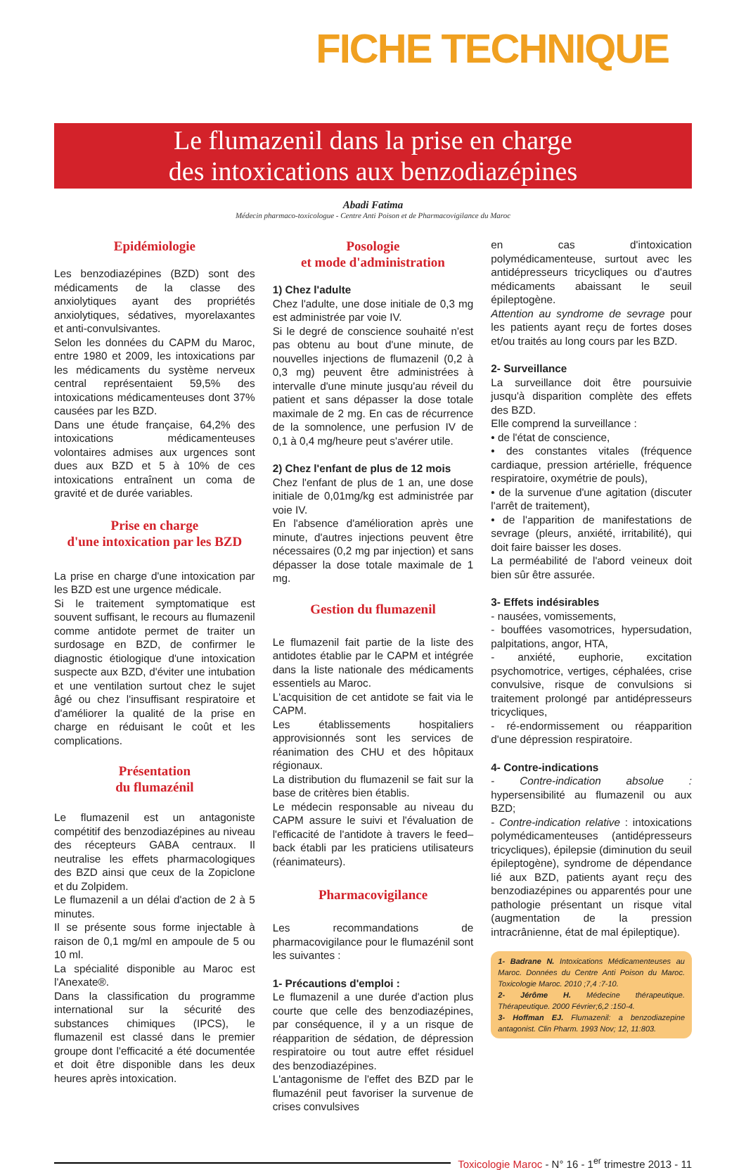FICHE TECHNIQUE
Le flumazenil dans la prise en charge
des intoxications aux benzodiazépines
Abadi Fatima
Médecin pharmaco-toxicologue - Centre Anti Poison et de Pharmacovigilance du Maroc
Epidémiologie
Les benzodiazépines (BZD) sont des médicaments de la classe des anxiolytiques ayant des propriétés anxiolytiques, sédatives, myorelaxantes et anti-convulsivantes.
Selon les données du CAPM du Maroc, entre 1980 et 2009, les intoxications par les médicaments du système nerveux central représentaient 59,5% des intoxications médicamenteuses dont 37% causées par les BZD.
Dans une étude française, 64,2% des intoxications médicamenteuses volontaires admises aux urgences sont dues aux BZD et 5 à 10% de ces intoxications entraînent un coma de gravité et de durée variables.
Prise en charge
d'une intoxication par les BZD
La prise en charge d'une intoxication par les BZD est une urgence médicale.
Si le traitement symptomatique est souvent suffisant, le recours au flumazenil comme antidote permet de traiter un surdosage en BZD, de confirmer le diagnostic étiologique d'une intoxication suspecte aux BZD, d'éviter une intubation et une ventilation surtout chez le sujet âgé ou chez l'insuffisant respiratoire et d'améliorer la qualité de la prise en charge en réduisant le coût et les complications.
Présentation
du flumazénil
Le flumazenil est un antagoniste compétitif des benzodiazépines au niveau des récepteurs GABA centraux. Il neutralise les effets pharmacologiques des BZD ainsi que ceux de la Zopiclone et du Zolpidem.
Le flumazenil a un délai d'action de 2 à 5 minutes.
Il se présente sous forme injectable à raison de 0,1 mg/ml en ampoule de 5 ou 10 ml.
La spécialité disponible au Maroc est l'Anexate®.
Dans la classification du programme international sur la sécurité des substances chimiques (IPCS), le flumazenil est classé dans le premier groupe dont l'efficacité a été documentée et doit être disponible dans les deux heures après intoxication.
Posologie
et mode d'administration
1) Chez l'adulte
Chez l'adulte, une dose initiale de 0,3 mg est administrée par voie IV.
Si le degré de conscience souhaité n'est pas obtenu au bout d'une minute, de nouvelles injections de flumazenil (0,2 à 0,3 mg) peuvent être administrées à intervalle d'une minute jusqu'au réveil du patient et sans dépasser la dose totale maximale de 2 mg. En cas de récurrence de la somnolence, une perfusion IV de 0,1 à 0,4 mg/heure peut s'avérer utile.
2) Chez l'enfant de plus de 12 mois
Chez l'enfant de plus de 1 an, une dose initiale de 0,01mg/kg est administrée par voie IV.
En l'absence d'amélioration après une minute, d'autres injections peuvent être nécessaires (0,2 mg par injection) et sans dépasser la dose totale maximale de 1 mg.
Gestion du flumazenil
Le flumazenil fait partie de la liste des antidotes établie par le CAPM et intégrée dans la liste nationale des médicaments essentiels au Maroc.
L'acquisition de cet antidote se fait via le CAPM.
Les établissements hospitaliers approvisionnés sont les services de réanimation des CHU et des hôpitaux régionaux.
La distribution du flumazenil se fait sur la base de critères bien établis.
Le médecin responsable au niveau du CAPM assure le suivi et l'évaluation de l'efficacité de l'antidote à travers le feed–back établi par les praticiens utilisateurs (réanimateurs).
Pharmacovigilance
Les recommandations de pharmacovigilance pour le flumazénil sont les suivantes :
1- Précautions d'emploi :
Le flumazenil a une durée d'action plus courte que celle des benzodiazépines, par conséquence, il y a un risque de réapparition de sédation, de dépression respiratoire ou tout autre effet résiduel des benzodiazépines.
L'antagonisme de l'effet des BZD par le flumazénil peut favoriser la survenue de crises convulsives
en cas d'intoxication polymédicamenteuse, surtout avec les antidépresseurs tricycliques ou d'autres médicaments abaissant le seuil épileptogène.
Attention au syndrome de sevrage pour les patients ayant reçu de fortes doses et/ou traités au long cours par les BZD.
2- Surveillance
La surveillance doit être poursuivie jusqu'à disparition complète des effets des BZD.
Elle comprend la surveillance :
• de l'état de conscience,
• des constantes vitales (fréquence cardiaque, pression artérielle, fréquence respiratoire, oxymétrie de pouls),
• de la survenue d'une agitation (discuter l'arrêt de traitement),
• de l'apparition de manifestations de sevrage (pleurs, anxiété, irritabilité), qui doit faire baisser les doses.
La perméabilité de l'abord veineux doit bien sûr être assurée.
3- Effets indésirables
- nausées, vomissements,
- bouffées vasomotrices, hypersudation, palpitations, angor, HTA,
- anxiété, euphorie, excitation psychomotrice, vertiges, céphalées, crise convulsive, risque de convulsions si traitement prolongé par antidépresseurs tricycliques,
- ré-endormissement ou réapparition d'une dépression respiratoire.
4- Contre-indications
- Contre-indication absolue : hypersensibilité au flumazenil ou aux BZD;
- Contre-indication relative : intoxications polymédicamenteuses (antidépresseurs tricycliques), épilepsie (diminution du seuil épileptogène), syndrome de dépendance lié aux BZD, patients ayant reçu des benzodiazépines ou apparentés pour une pathologie présentant un risque vital (augmentation de la pression intracrânienne, état de mal épileptique).
1- Badrane N. Intoxications Médicamenteuses au Maroc. Données du Centre Anti Poison du Maroc. Toxicologie Maroc. 2010 ;7,4 :7-10.
2- Jérôme H. Médecine thérapeutique. Thérapeutique. 2000 Février;6,2 :150-4.
3- Hoffman EJ. Flumazenil: a benzodiazepine antagonist. Clin Pharm. 1993 Nov; 12, 11:803.
Toxicologie Maroc - N° 16 - 1<sup>er</sup> trimestre 2013 - 11